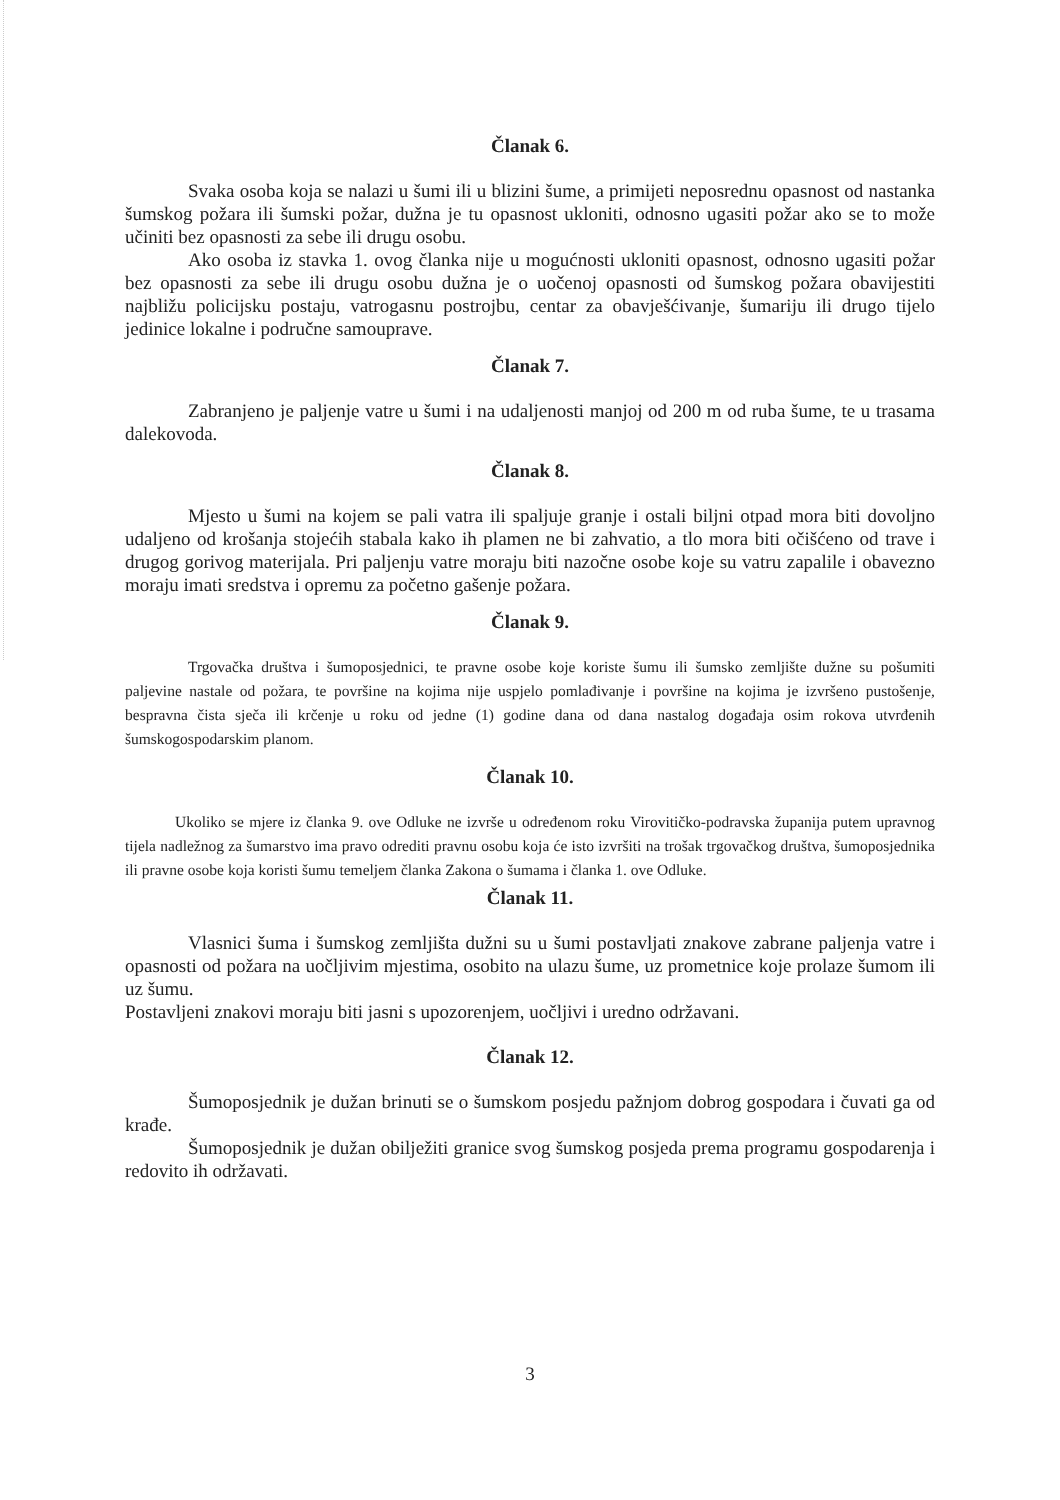Članak 6.
Svaka osoba koja se nalazi u šumi ili u blizini šume, a primijeti neposrednu opasnost od nastanka šumskog požara ili šumski požar, dužna je tu opasnost ukloniti, odnosno ugasiti požar ako se to može učiniti bez opasnosti za sebe ili drugu osobu.
Ako osoba iz stavka 1. ovog članka nije u mogućnosti ukloniti opasnost, odnosno ugasiti požar bez opasnosti za sebe ili drugu osobu dužna je o uočenoj opasnosti od šumskog požara obavijestiti najbližu policijsku postaju, vatrogasnu postrojbu, centar za obavješćivanje, šumariju ili drugo tijelo jedinice lokalne i područne samouprave.
Članak 7.
Zabranjeno je paljenje vatre u šumi i na udaljenosti manjoj od 200 m od ruba šume, te u trasama dalekovoda.
Članak 8.
Mjesto u šumi na kojem se pali vatra ili spaljuje granje i ostali biljni otpad mora biti dovoljno udaljeno od krošanja stojećih stabala kako ih plamen ne bi zahvatio, a tlo mora biti očišćeno od trave i drugog gorivog materijala. Pri paljenju vatre moraju biti nazočne osobe koje su vatru zapalile i obavezno moraju imati sredstva i opremu za početno gašenje požara.
Članak 9.
Trgovačka društva i šumoposjednici, te pravne osobe koje koriste šumu ili šumsko zemljište dužne su pošumiti paljevine nastale od požara, te površine na kojima nije uspjelo pomlađivanje i površine na kojima je izvršeno pustošenje, bespravna čista sječa ili krčenje u roku od jedne (1) godine dana od dana nastalog događaja osim rokova utvrđenih šumskogospodarskim planom.
Članak 10.
Ukoliko se mjere iz članka 9. ove Odluke ne izvrše u određenom roku Virovitičko-podravska županija putem upravnog tijela nadležnog za šumarstvo ima pravo odrediti pravnu osobu koja će isto izvršiti na trošak trgovačkog društva, šumoposjednika ili pravne osobe koja koristi šumu temeljem članka Zakona o šumama i članka 1. ove Odluke.
Članak 11.
Vlasnici šuma i šumskog zemljišta dužni su u šumi postavljati znakove zabrane paljenja vatre i opasnosti od požara na uočljivim mjestima, osobito na ulazu šume, uz prometnice koje prolaze šumom ili uz šumu.
Postavljeni znakovi moraju biti jasni s upozorenjem, uočljivi i uredno održavani.
Članak 12.
Šumoposjednik je dužan brinuti se o šumskom posjedu pažnjom dobrog gospodara i čuvati ga od krađe.
Šumoposjednik je dužan obilježiti granice svog šumskog posjeda prema programu gospodarenja i redovito ih održavati.
3